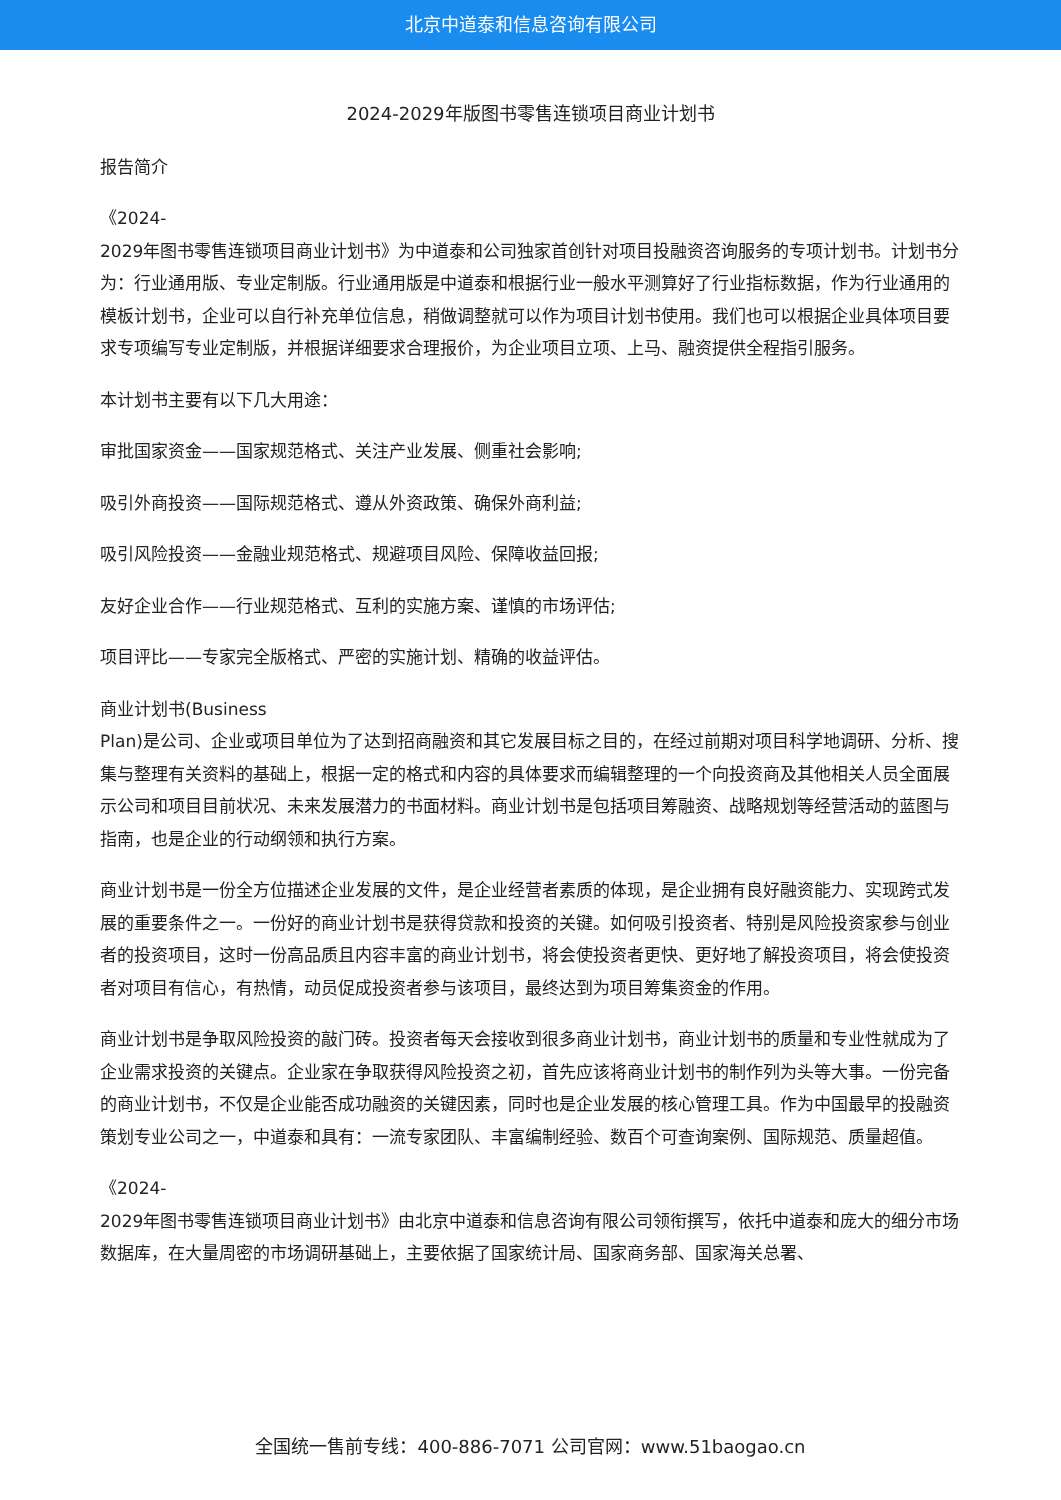北京中道泰和信息咨询有限公司
2024-2029年版图书零售连锁项目商业计划书
报告简介
《2024-
2029年图书零售连锁项目商业计划书》为中道泰和公司独家首创针对项目投融资咨询服务的专项计划书。计划书分为：行业通用版、专业定制版。行业通用版是中道泰和根据行业一般水平测算好了行业指标数据，作为行业通用的模板计划书，企业可以自行补充单位信息，稍做调整就可以作为项目计划书使用。我们也可以根据企业具体项目要求专项编写专业定制版，并根据详细要求合理报价，为企业项目立项、上马、融资提供全程指引服务。
本计划书主要有以下几大用途：
审批国家资金——国家规范格式、关注产业发展、侧重社会影响;
吸引外商投资——国际规范格式、遵从外资政策、确保外商利益;
吸引风险投资——金融业规范格式、规避项目风险、保障收益回报;
友好企业合作——行业规范格式、互利的实施方案、谨慎的市场评估;
项目评比——专家完全版格式、严密的实施计划、精确的收益评估。
商业计划书(Business
Plan)是公司、企业或项目单位为了达到招商融资和其它发展目标之目的，在经过前期对项目科学地调研、分析、搜集与整理有关资料的基础上，根据一定的格式和内容的具体要求而编辑整理的一个向投资商及其他相关人员全面展示公司和项目目前状况、未来发展潜力的书面材料。商业计划书是包括项目筹融资、战略规划等经营活动的蓝图与指南，也是企业的行动纲领和执行方案。
商业计划书是一份全方位描述企业发展的文件，是企业经营者素质的体现，是企业拥有良好融资能力、实现跨式发展的重要条件之一。一份好的商业计划书是获得贷款和投资的关键。如何吸引投资者、特别是风险投资家参与创业者的投资项目，这时一份高品质且内容丰富的商业计划书，将会使投资者更快、更好地了解投资项目，将会使投资者对项目有信心，有热情，动员促成投资者参与该项目，最终达到为项目筹集资金的作用。
商业计划书是争取风险投资的敲门砖。投资者每天会接收到很多商业计划书，商业计划书的质量和专业性就成为了企业需求投资的关键点。企业家在争取获得风险投资之初，首先应该将商业计划书的制作列为头等大事。一份完备的商业计划书，不仅是企业能否成功融资的关键因素，同时也是企业发展的核心管理工具。作为中国最早的投融资策划专业公司之一，中道泰和具有：一流专家团队、丰富编制经验、数百个可查询案例、国际规范、质量超值。
《2024-
2029年图书零售连锁项目商业计划书》由北京中道泰和信息咨询有限公司领衔撰写，依托中道泰和庞大的细分市场数据库，在大量周密的市场调研基础上，主要依据了国家统计局、国家商务部、国家海关总署、
全国统一售前专线：400-886-7071 公司官网：www.51baogao.cn